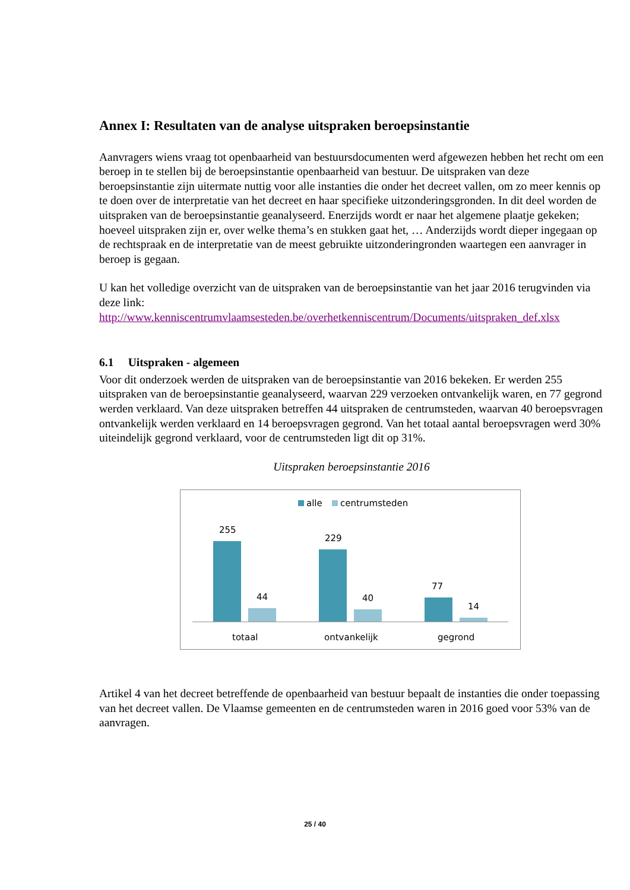Annex I: Resultaten van de analyse uitspraken beroepsinstantie
Aanvragers wiens vraag tot openbaarheid van bestuursdocumenten werd afgewezen hebben het recht om een beroep in te stellen bij de beroepsinstantie openbaarheid van bestuur. De uitspraken van deze beroepsinstantie zijn uitermate nuttig voor alle instanties die onder het decreet vallen, om zo meer kennis op te doen over de interpretatie van het decreet en haar specifieke uitzonderingsgronden. In dit deel worden de uitspraken van de beroepsinstantie geanalyseerd. Enerzijds wordt er naar het algemene plaatje gekeken; hoeveel uitspraken zijn er, over welke thema’s en stukken gaat het, … Anderzijds wordt dieper ingegaan op de rechtspraak en de interpretatie van de meest gebruikte uitzonderingronden waartegen een aanvrager in beroep is gegaan.
U kan het volledige overzicht van de uitspraken van de beroepsinstantie van het jaar 2016 terugvinden via deze link:
http://www.kenniscentrumvlaamsesteden.be/overhetkenniscentrum/Documents/uitspraken_def.xlsx
6.1 Uitspraken - algemeen
Voor dit onderzoek werden de uitspraken van de beroepsinstantie van 2016 bekeken. Er werden 255 uitspraken van de beroepsinstantie geanalyseerd, waarvan 229 verzoeken ontvankelijk waren, en 77 gegrond werden verklaard. Van deze uitspraken betreffen 44 uitspraken de centrumsteden, waarvan 40 beroepsvragen ontvankelijk werden verklaard en 14 beroepsvragen gegrond. Van het totaal aantal beroepsvragen werd 30% uiteindelijk gegrond verklaard, voor de centrumsteden ligt dit op 31%.
Uitspraken beroepsinstantie 2016
alle
centrumsteden
255
44
229
40
77
14
totaal
ontvankelijk
gegrond
Artikel 4 van het decreet betreffende de openbaarheid van bestuur bepaalt de instanties die onder toepassing van het decreet vallen. De Vlaamse gemeenten en de centrumsteden waren in 2016 goed voor 53% van de aanvragen.
25 / 40